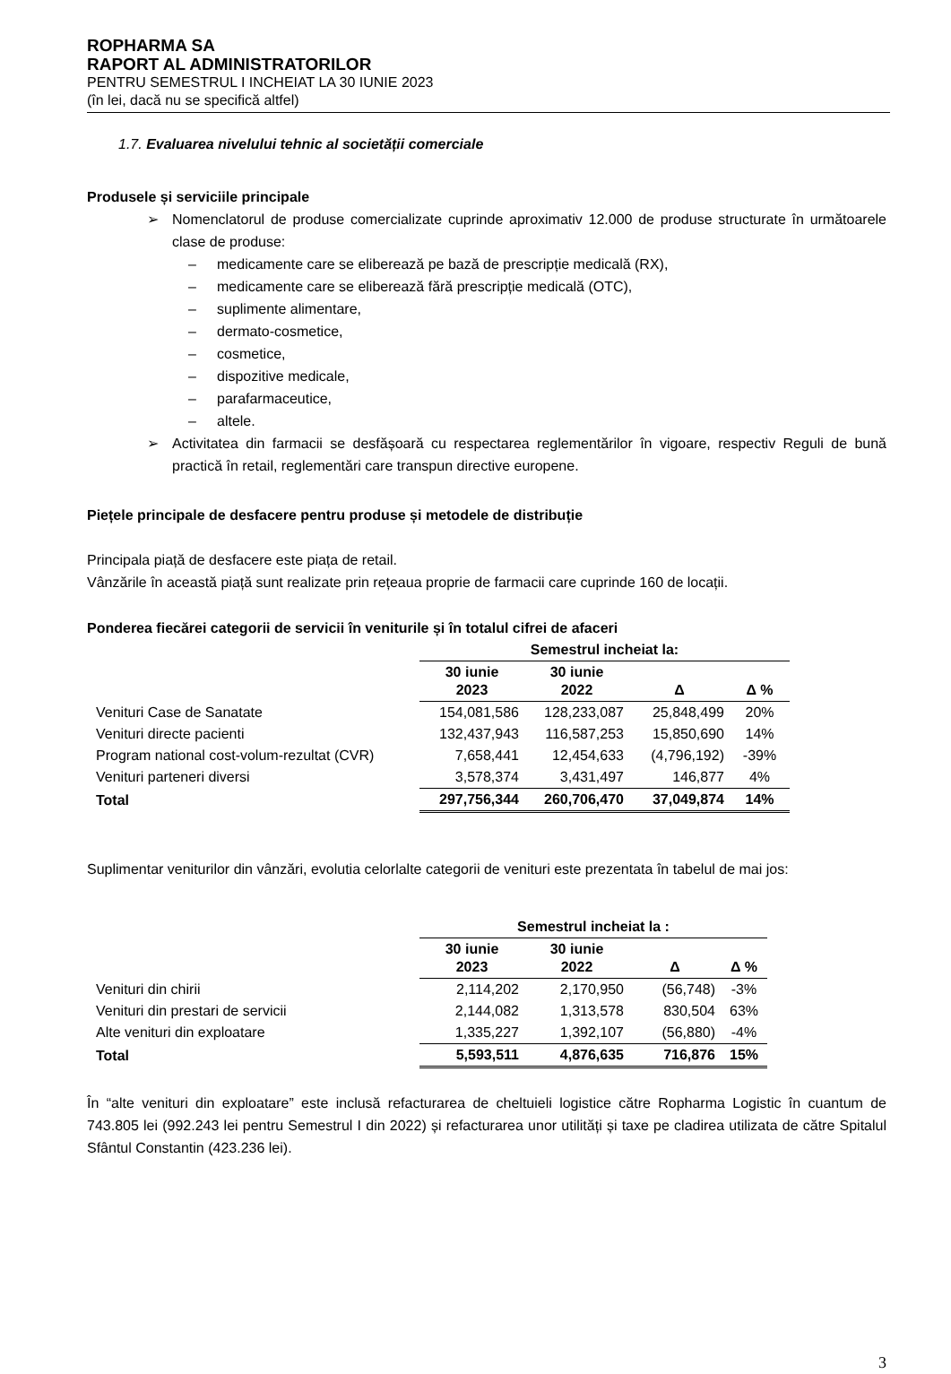ROPHARMA SA
RAPORT AL ADMINISTRATORILOR
PENTRU SEMESTRUL I INCHEIAT LA 30 IUNIE 2023
(în lei, dacă nu se specifică altfel)
1.7. Evaluarea nivelului tehnic al societății comerciale
Produsele și serviciile principale
➢ Nomenclatorul de produse comercializate cuprinde aproximativ 12.000 de produse structurate în următoarele clase de produse:
– medicamente care se eliberează pe bază de prescripție medicală (RX),
– medicamente care se eliberează fără prescripție medicală (OTC),
– suplimente alimentare,
– dermato-cosmetice,
– cosmetice,
– dispozitive medicale,
– parafarmaceutice,
– altele.
➢ Activitatea din farmacii se desfășoară cu respectarea reglementărilor în vigoare, respectiv Reguli de bună practică în retail, reglementări care transpun directive europene.
Piețele principale de desfacere pentru produse și metodele de distribuție
Principala piață de desfacere este piața de retail.
Vânzările în această piață sunt realizate prin rețeaua proprie de farmacii care cuprinde 160 de locații.
Ponderea fiecărei categorii de servicii în veniturile și în totalul cifrei de afaceri
| | Semestrul incheiat la: | | | |
| | 30 iunie 2023 | 30 iunie 2022 | Δ | Δ % |
| Venituri Case de Sanatate | 154,081,586 | 128,233,087 | 25,848,499 | 20% |
| Venituri directe pacienti | 132,437,943 | 116,587,253 | 15,850,690 | 14% |
| Program national cost-volum-rezultat (CVR) | 7,658,441 | 12,454,633 | (4,796,192) | -39% |
| Venituri parteneri diversi | 3,578,374 | 3,431,497 | 146,877 | 4% |
| Total | 297,756,344 | 260,706,470 | 37,049,874 | 14% |
Suplimentar veniturilor din vânzări, evolutia celorlalte categorii de venituri este prezentata în tabelul de mai jos:
| | Semestrul incheiat la : | | | |
| | 30 iunie 2023 | 30 iunie 2022 | Δ | Δ % |
| Venituri din chirii | 2,114,202 | 2,170,950 | (56,748) | -3% |
| Venituri din prestari de servicii | 2,144,082 | 1,313,578 | 830,504 | 63% |
| Alte venituri din exploatare | 1,335,227 | 1,392,107 | (56,880) | -4% |
| Total | 5,593,511 | 4,876,635 | 716,876 | 15% |
În “alte venituri din exploatare” este inclusă refacturarea de cheltuieli logistice către Ropharma Logistic în cuantum de 743.805 lei (992.243 lei pentru Semestrul I din 2022) și refacturarea unor utilități și taxe pe cladirea utilizata de către Spitalul Sfântul Constantin (423.236 lei).
3